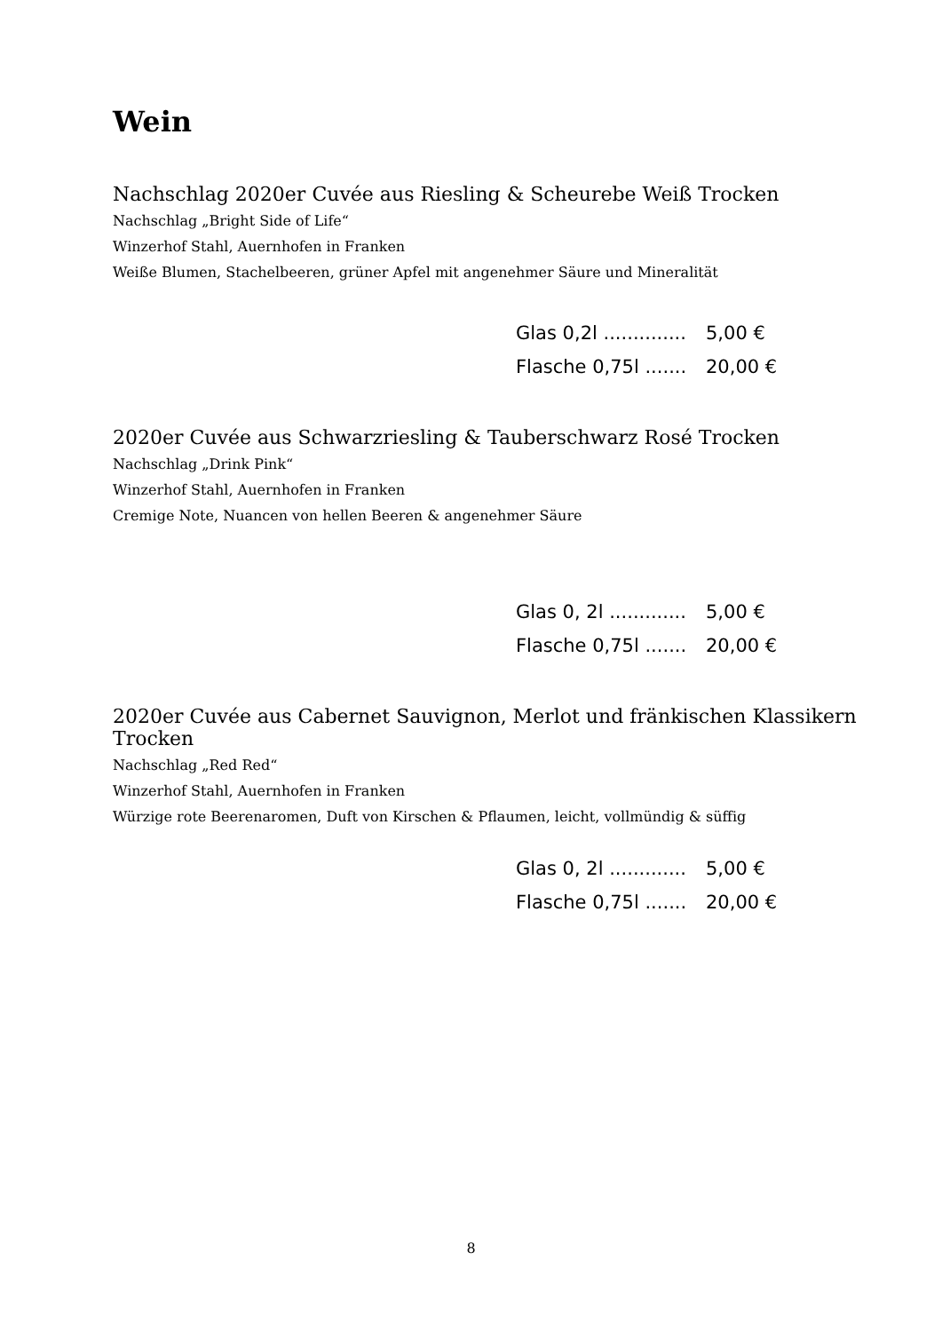Wein
Nachschlag 2020er Cuvée aus Riesling & Scheurebe Weiß Trocken
Nachschlag „Bright Side of Life“
Winzerhof Stahl, Auernhofen in Franken
Weiße Blumen, Stachelbeeren, grüner Apfel mit angenehmer Säure und Mineralität
| Glas 0,2l .............. | 5,00 € |
| Flasche 0,75l ....... | 20,00 € |
2020er Cuvée aus Schwarzriesling & Tauberschwarz Rosé Trocken
Nachschlag „Drink Pink“
Winzerhof Stahl, Auernhofen in Franken
Cremige Note, Nuancen von hellen Beeren & angenehmer Säure
| Glas 0, 2l ............. | 5,00 € |
| Flasche 0,75l ....... | 20,00 € |
2020er Cuvée aus Cabernet Sauvignon, Merlot und fränkischen Klassikern Trocken
Nachschlag „Red Red“
Winzerhof Stahl, Auernhofen in Franken
Würzige rote Beerenaromen, Duft von Kirschen & Pflaumen, leicht, vollmündig & süffig
| Glas 0, 2l ............. | 5,00 € |
| Flasche 0,75l ....... | 20,00 € |
8